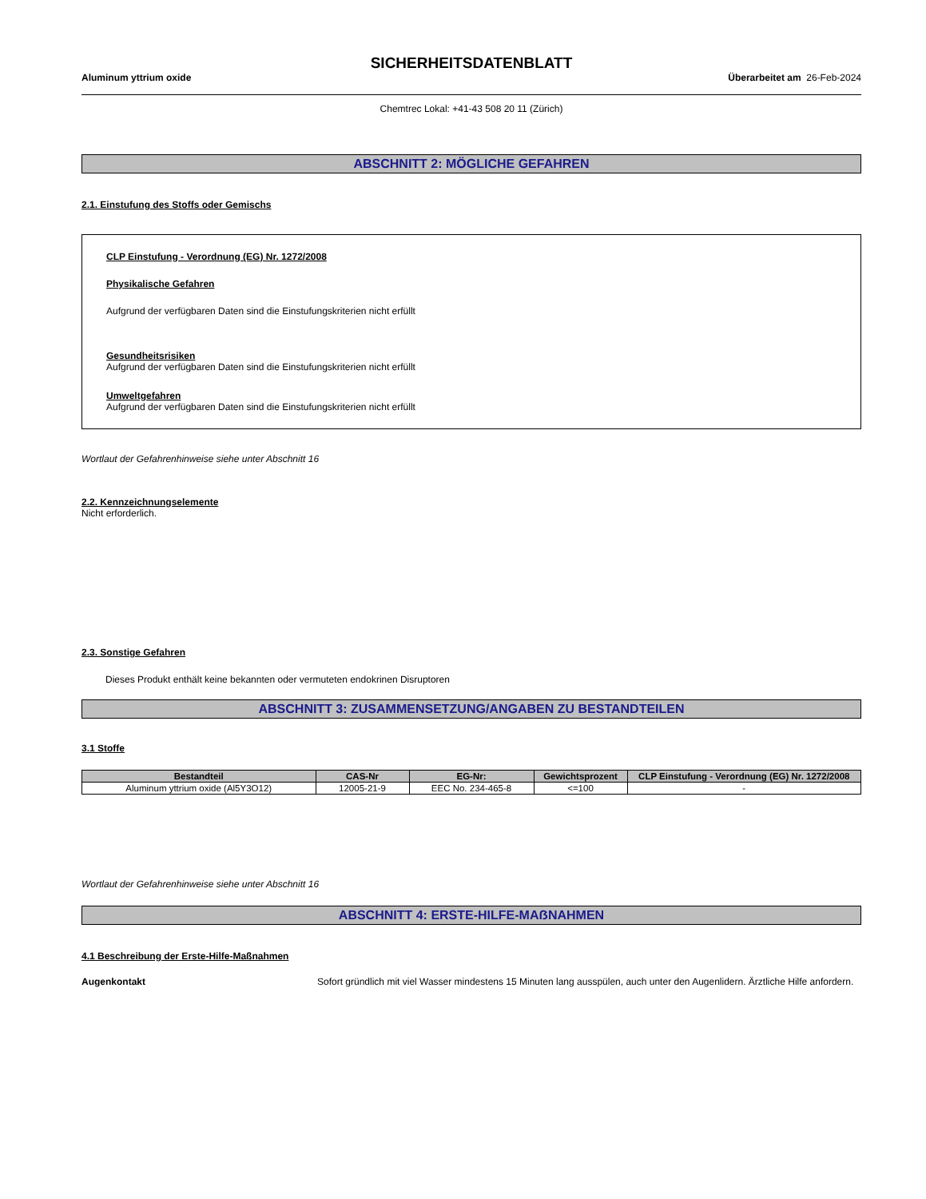SICHERHEITSDATENBLATT
Aluminum yttrium oxide Überarbeitet am 26-Feb-2024
Chemtrec Lokal: +41-43 508 20 11 (Zürich)
ABSCHNITT 2: MÖGLICHE GEFAHREN
2.1. Einstufung des Stoffs oder Gemischs
CLP Einstufung - Verordnung (EG) Nr. 1272/2008
Physikalische Gefahren
Aufgrund der verfügbaren Daten sind die Einstufungskriterien nicht erfüllt
Gesundheitsrisiken
Aufgrund der verfügbaren Daten sind die Einstufungskriterien nicht erfüllt
Umweltgefahren
Aufgrund der verfügbaren Daten sind die Einstufungskriterien nicht erfüllt
Wortlaut der Gefahrenhinweise siehe unter Abschnitt 16
2.2. Kennzeichnungselemente
Nicht erforderlich.
2.3. Sonstige Gefahren
Dieses Produkt enthält keine bekannten oder vermuteten endokrinen Disruptoren
ABSCHNITT 3: ZUSAMMENSETZUNG/ANGABEN ZU BESTANDTEILEN
3.1 Stoffe
| Bestandteil | CAS-Nr | EG-Nr: | Gewichtsprozent | CLP Einstufung - Verordnung (EG) Nr. 1272/2008 |
| --- | --- | --- | --- | --- |
| Aluminum yttrium oxide (Al5Y3O12) | 12005-21-9 | EEC No. 234-465-8 | <=100 | - |
Wortlaut der Gefahrenhinweise siehe unter Abschnitt 16
ABSCHNITT 4: ERSTE-HILFE-MAẞNAHMEN
4.1 Beschreibung der Erste-Hilfe-Maßnahmen
Augenkontakt Sofort gründlich mit viel Wasser mindestens 15 Minuten lang ausspülen, auch unter den Augenlidern. Ärztliche Hilfe anfordern.